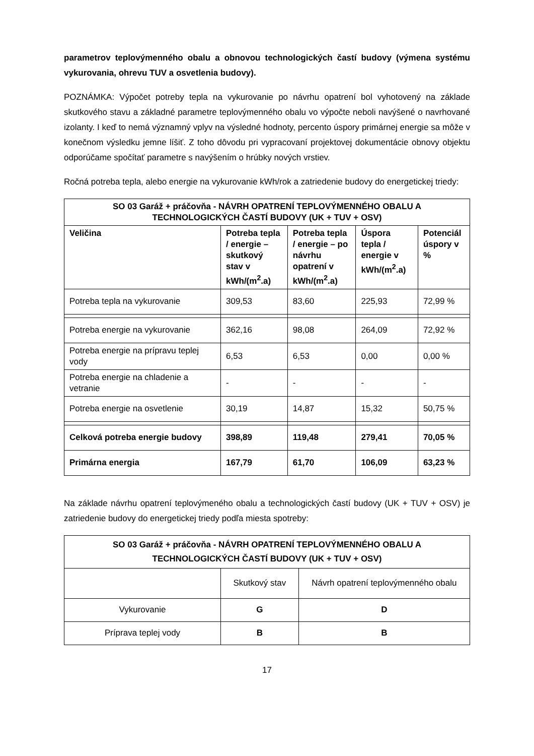parametrov teplovýmenného obalu a obnovou technologických častí budovy (výmena systému vykurovania, ohrevu TUV a osvetlenia budovy).
POZNÁMKA: Výpočet potreby tepla na vykurovanie po návrhu opatrení bol vyhotovený na základe skutkového stavu a základné parametre teplovýmenného obalu vo výpočte neboli navýšené o navrhované izolanty. I keď to nemá významný vplyv na výsledné hodnoty, percento úspory primárnej energie sa môže v konečnom výsledku jemne líšiť. Z toho dôvodu pri vypracovaní projektovej dokumentácie obnovy objektu odporúčame spočítať parametre s navýšením o hrúbky nových vrstiev.
Ročná potreba tepla, alebo energie na vykurovanie kWh/rok a zatriedenie budovy do energetickej triedy:
| SO 03 Garáž + práčovňa - NÁVRH OPATRENÍ TEPLOVÝMENNÉHO OBALU A TECHNOLOGICKÝCH ČASTÍ BUDOVY (UK + TUV + OSV) | | | | |
| --- | --- | --- | --- | --- |
| Veličina | Potreba tepla / energie – skutkový stav v kWh/(m<sup>2</sup>.a) | Potreba tepla / energie – po návrhu opatrení v kWh/(m<sup>2</sup>.a) | Úspora tepla / energie v kWh/(m<sup>2</sup>.a) | Potenciál úspory v % |
| Potreba tepla na vykurovanie | 309,53 | 83,60 | 225,93 | 72,99 % |
| Potreba energie na vykurovanie | 362,16 | 98,08 | 264,09 | 72,92 % |
| Potreba energie na prípravu teplej vody | 6,53 | 6,53 | 0,00 | 0,00 % |
| Potreba energie na chladenie a vetranie | - | - | - | - |
| Potreba energie na osvetlenie | 30,19 | 14,87 | 15,32 | 50,75 % |
| Celková potreba energie budovy | 398,89 | 119,48 | 279,41 | 70,05 % |
| Primárna energia | 167,79 | 61,70 | 106,09 | 63,23 % |
Na základe návrhu opatrení teplovýmeného obalu a technologických častí budovy (UK + TUV + OSV) je zatriedenie budovy do energetickej triedy podľa miesta spotreby:
| SO 03 Garáž + práčovňa - NÁVRH OPATRENÍ TEPLOVÝMENNÉHO OBALU A TECHNOLOGICKÝCH ČASTÍ BUDOVY (UK + TUV + OSV) | | |
| --- | --- | --- |
| | Skutkový stav | Návrh opatrení teplovýmenného obalu |
| Vykurovanie | G | D |
| Príprava teplej vody | B | B |
17